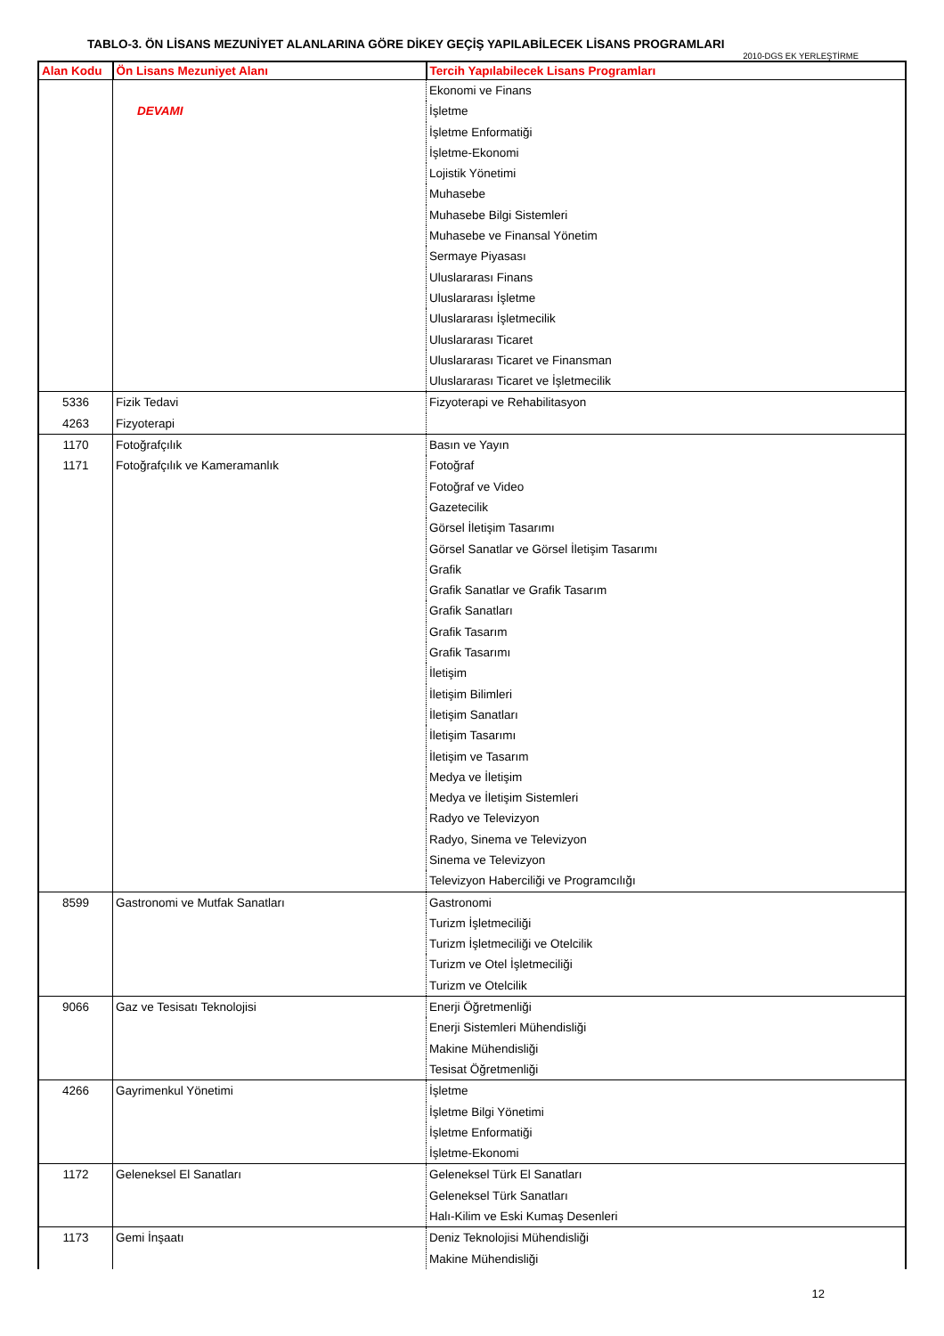TABLO-3. ÖN LİSANS MEZUNİYET ALANLARINA GÖRE DİKEY GEÇİŞ YAPILABİLECEK LİSANS PROGRAMLARI
2010-DGS EK YERLEŞTİRME
| Alan Kodu | Ön Lisans Mezuniyet Alanı | Tercih Yapılabilecek Lisans Programları |
| --- | --- | --- |
| | | Ekonomi ve Finans |
| | DEVAMI | İşletme |
| | | İşletme Enformatiği |
| | | İşletme-Ekonomi |
| | | Lojistik Yönetimi |
| | | Muhasebe |
| | | Muhasebe Bilgi Sistemleri |
| | | Muhasebe ve Finansal Yönetim |
| | | Sermaye Piyasası |
| | | Uluslararası Finans |
| | | Uluslararası İşletme |
| | | Uluslararası İşletmecilik |
| | | Uluslararası Ticaret |
| | | Uluslararası Ticaret ve Finansman |
| | | Uluslararası Ticaret ve İşletmecilik |
| 5336 | Fizik Tedavi | Fizyoterapi ve Rehabilitasyon |
| 4263 | Fizyoterapi | |
| 1170 | Fotoğrafçılık | Basın ve Yayın |
| 1171 | Fotoğrafçılık ve Kameramanlık | Fotoğraf |
| | | Fotoğraf ve Video |
| | | Gazetecilik |
| | | Görsel İletişim Tasarımı |
| | | Görsel Sanatlar ve Görsel İletişim Tasarımı |
| | | Grafik |
| | | Grafik Sanatlar ve Grafik Tasarım |
| | | Grafik Sanatları |
| | | Grafik Tasarım |
| | | Grafik Tasarımı |
| | | İletişim |
| | | İletişim Bilimleri |
| | | İletişim Sanatları |
| | | İletişim Tasarımı |
| | | İletişim ve Tasarım |
| | | Medya ve İletişim |
| | | Medya ve İletişim Sistemleri |
| | | Radyo ve Televizyon |
| | | Radyo, Sinema ve Televizyon |
| | | Sinema ve Televizyon |
| | | Televizyon Haberciliği ve Programcılığı |
| 8599 | Gastronomi ve Mutfak Sanatları | Gastronomi |
| | | Turizm İşletmeciliği |
| | | Turizm İşletmeciliği ve Otelcilik |
| | | Turizm ve Otel İşletmeciliği |
| | | Turizm ve Otelcilik |
| 9066 | Gaz ve Tesisatı Teknolojisi | Enerji Öğretmenliği |
| | | Enerji Sistemleri Mühendisliği |
| | | Makine Mühendisliği |
| | | Tesisat Öğretmenliği |
| 4266 | Gayrimenkul Yönetimi | İşletme |
| | | İşletme Bilgi Yönetimi |
| | | İşletme Enformatiği |
| | | İşletme-Ekonomi |
| 1172 | Geleneksel El Sanatları | Geleneksel Türk El Sanatları |
| | | Geleneksel Türk Sanatları |
| | | Halı-Kilim ve Eski Kumaş Desenleri |
| 1173 | Gemi İnşaatı | Deniz Teknolojisi Mühendisliği |
| | | Makine Mühendisliği |
12